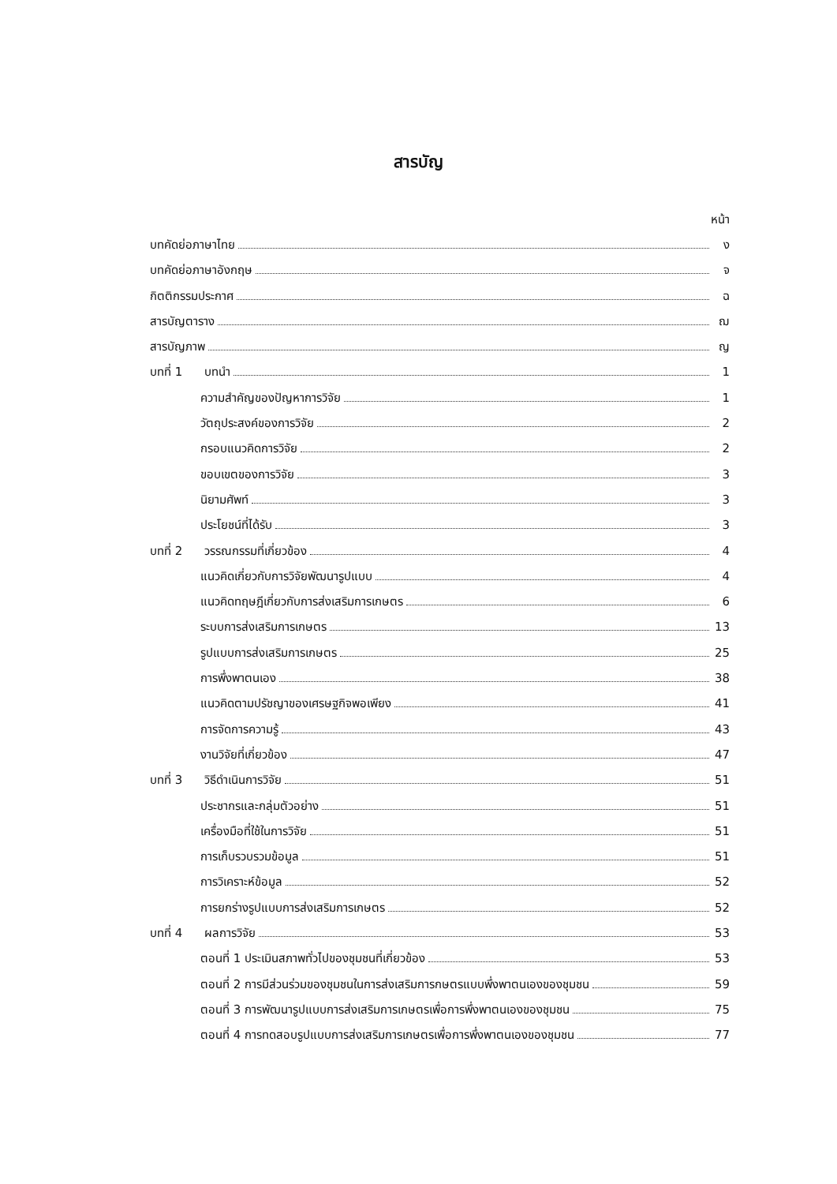สารบัญ
หน้า
บทคัดย่อภาษาไทย ง
บทคัดย่อภาษาอังกฤษ จ
กิตติกรรมประกาศ ฉ
สารบัญตาราง ฌ
สารบัญภาพ ญ
บทที่ 1 บทนำ 1
ความสำคัญของปัญหาการวิจัย 1
วัตถุประสงค์ของการวิจัย 2
กรอบแนวคิดการวิจัย 2
ขอบเขตของการวิจัย 3
นิยามศัพท์ 3
ประโยชน์ที่ได้รับ 3
บทที่ 2 วรรณกรรมที่เกี่ยวข้อง 4
แนวคิดเกี่ยวกับการวิจัยพัฒนารูปแบบ 4
แนวคิดทฤษฎีเกี่ยวกับการส่งเสริมการเกษตร 6
ระบบการส่งเสริมการเกษตร 13
รูปแบบการส่งเสริมการเกษตร 25
การพึ่งพาตนเอง 38
แนวคิดตามปรัชญาของเศรษฐกิจพอเพียง 41
การจัดการความรู้ 43
งานวิจัยที่เกี่ยวข้อง 47
บทที่ 3 วิธีดำเนินการวิจัย 51
ประชากรและกลุ่มตัวอย่าง 51
เครื่องมือที่ใช้ในการวิจัย 51
การเก็บรวบรวมข้อมูล 51
การวิเคราะห์ข้อมูล 52
การยกร่างรูปแบบการส่งเสริมการเกษตร 52
บทที่ 4 ผลการวิจัย 53
ตอนที่ 1 ประเมินสภาพทั่วไปของชุมชนที่เกี่ยวข้อง 53
ตอนที่ 2 การมีส่วนร่วมของชุมชนในการส่งเสริมการกษตรแบบพึ่งพาตนเองของชุมชน 59
ตอนที่ 3 การพัฒนารูปแบบการส่งเสริมการเกษตรเพื่อการพึ่งพาตนเองของชุมชน 75
ตอนที่ 4 การทดสอบรูปแบบการส่งเสริมการเกษตรเพื่อการพึ่งพาตนเองของชุมชน 77